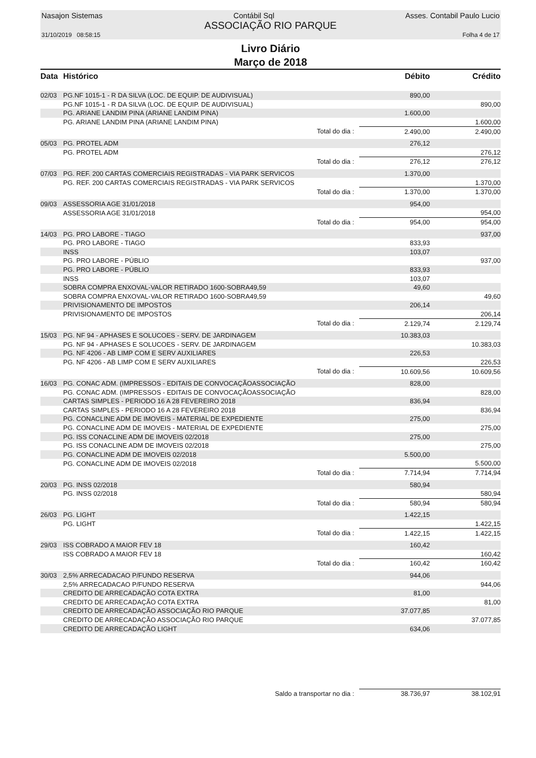Nasajon Sistemas Contábil Sql Asses. Contabil Paulo Lucio
ASSOCIAÇÃO RIO PARQUE
31/10/2019 08:58:15 Folha 4 de 17
Livro Diário
Março de 2018
| Data | Histórico | | Débito | Crédito |
| --- | --- | --- | --- | --- |
| 02/03 | PG.NF 1015-1 - R DA SILVA (LOC. DE EQUIP. DE AUDIVISUAL) | | 890,00 | |
| | PG.NF 1015-1 - R DA SILVA (LOC. DE EQUIP. DE AUDIVISUAL) | | | 890,00 |
| | PG. ARIANE LANDIM PINA (ARIANE LANDIM PINA) | | 1.600,00 | |
| | PG. ARIANE LANDIM PINA (ARIANE LANDIM PINA) | | | 1.600,00 |
| | | Total do dia : | 2.490,00 | 2.490,00 |
| 05/03 | PG. PROTEL ADM | | 276,12 | |
| | PG. PROTEL ADM | | | 276,12 |
| | | Total do dia : | 276,12 | 276,12 |
| 07/03 | PG. REF. 200 CARTAS COMERCIAIS REGISTRADAS - VIA PARK SERVICOS | | 1.370,00 | |
| | PG. REF. 200 CARTAS COMERCIAIS REGISTRADAS - VIA PARK SERVICOS | | | 1.370,00 |
| | | Total do dia : | 1.370,00 | 1.370,00 |
| 09/03 | ASSESSORIA AGE 31/01/2018 | | 954,00 | |
| | ASSESSORIA AGE 31/01/2018 | | | 954,00 |
| | | Total do dia : | 954,00 | 954,00 |
| 14/03 | PG. PRO LABORE - TIAGO | | | 937,00 |
| | PG. PRO LABORE - TIAGO | | 833,93 | |
| | INSS | | 103,07 | |
| | PG. PRO LABORE - PÚBLIO | | | 937,00 |
| | PG. PRO LABORE - PÚBLIO | | 833,93 | |
| | INSS | | 103,07 | |
| | SOBRA COMPRA ENXOVAL-VALOR RETIRADO 1600-SOBRA49,59 | | 49,60 | |
| | SOBRA COMPRA ENXOVAL-VALOR RETIRADO 1600-SOBRA49,59 | | | 49,60 |
| | PRIVISIONAMENTO DE IMPOSTOS | | 206,14 | |
| | PRIVISIONAMENTO DE IMPOSTOS | | | 206,14 |
| | | Total do dia : | 2.129,74 | 2.129,74 |
| 15/03 | PG. NF 94 - APHASES E SOLUCOES - SERV. DE JARDINAGEM | | 10.383,03 | |
| | PG. NF 94 - APHASES E SOLUCOES - SERV. DE JARDINAGEM | | | 10.383,03 |
| | PG. NF 4206 - AB LIMP COM E SERV AUXILIARES | | 226,53 | |
| | PG. NF 4206 - AB LIMP COM E SERV AUXILIARES | | | 226,53 |
| | | Total do dia : | 10.609,56 | 10.609,56 |
| 16/03 | PG. CONAC ADM. (IMPRESSOS - EDITAIS DE CONVOCAÇÃOASSOCIAÇÃO | | 828,00 | |
| | PG. CONAC ADM. (IMPRESSOS - EDITAIS DE CONVOCAÇÃOASSOCIAÇÃO | | | 828,00 |
| | CARTAS SIMPLES - PERIODO 16 A 28 FEVEREIRO 2018 | | 836,94 | |
| | CARTAS SIMPLES - PERIODO 16 A 28 FEVEREIRO 2018 | | | 836,94 |
| | PG. CONACLINE ADM DE IMOVEIS - MATERIAL DE EXPEDIENTE | | 275,00 | |
| | PG. CONACLINE ADM DE IMOVEIS - MATERIAL DE EXPEDIENTE | | | 275,00 |
| | PG. ISS CONACLINE ADM DE IMOVEIS 02/2018 | | 275,00 | |
| | PG. ISS CONACLINE ADM DE IMOVEIS 02/2018 | | | 275,00 |
| | PG. CONACLINE ADM DE IMOVEIS 02/2018 | | 5.500,00 | |
| | PG. CONACLINE ADM DE IMOVEIS 02/2018 | | | 5.500,00 |
| | | Total do dia : | 7.714,94 | 7.714,94 |
| 20/03 | PG. INSS 02/2018 | | 580,94 | |
| | PG. INSS 02/2018 | | | 580,94 |
| | | Total do dia : | 580,94 | 580,94 |
| 26/03 | PG. LIGHT | | 1.422,15 | |
| | PG. LIGHT | | | 1.422,15 |
| | | Total do dia : | 1.422,15 | 1.422,15 |
| 29/03 | ISS COBRADO A MAIOR FEV 18 | | 160,42 | |
| | ISS COBRADO A MAIOR FEV 18 | | | 160,42 |
| | | Total do dia : | 160,42 | 160,42 |
| 30/03 | 2,5% ARRECADACAO P/FUNDO RESERVA | | 944,06 | |
| | 2,5% ARRECADACAO P/FUNDO RESERVA | | | 944,06 |
| | CREDITO DE ARRECADAÇÃO COTA EXTRA | | 81,00 | |
| | CREDITO DE ARRECADAÇÃO COTA EXTRA | | | 81,00 |
| | CREDITO DE ARRECADAÇÃO ASSOCIAÇÃO RIO PARQUE | | 37.077,85 | |
| | CREDITO DE ARRECADAÇÃO ASSOCIAÇÃO RIO PARQUE | | | 37.077,85 |
| | CREDITO DE ARRECADAÇÃO LIGHT | | 634,06 | |
| | | Saldo a transportar no dia : | 38.736,97 | 38.102,91 |